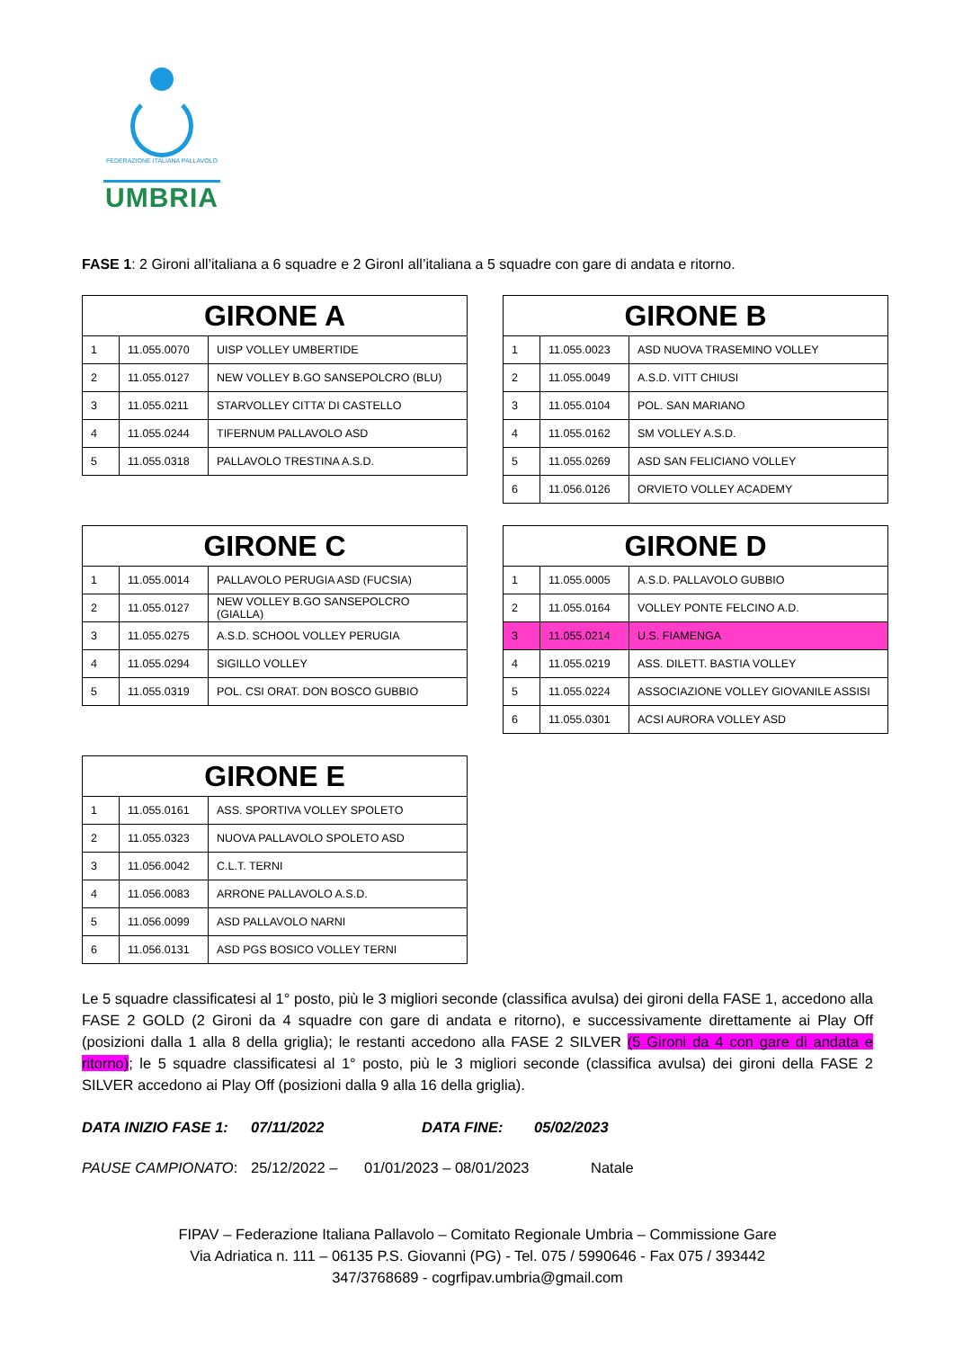FEDERAZIONE ITALIANA PALLAVOLO
UMBRIA
FASE 1: 2 Gironi all’italiana a 6 squadre e 2 GironI all’italiana a 5 squadre con gare di andata e ritorno.
| GIRONE A | | |
| --- | --- | --- |
| 1 | 11.055.0070 | UISP VOLLEY UMBERTIDE |
| 2 | 11.055.0127 | NEW VOLLEY B.GO SANSEPOLCRO (BLU) |
| 3 | 11.055.0211 | STARVOLLEY CITTA’ DI CASTELLO |
| 4 | 11.055.0244 | TIFERNUM PALLAVOLO ASD |
| 5 | 11.055.0318 | PALLAVOLO TRESTINA A.S.D. |
| GIRONE B | | |
| --- | --- | --- |
| 1 | 11.055.0023 | ASD NUOVA TRASEMINO VOLLEY |
| 2 | 11.055.0049 | A.S.D. VITT CHIUSI |
| 3 | 11.055.0104 | POL. SAN MARIANO |
| 4 | 11.055.0162 | SM VOLLEY A.S.D. |
| 5 | 11.055.0269 | ASD SAN FELICIANO VOLLEY |
| 6 | 11.056.0126 | ORVIETO VOLLEY ACADEMY |
| GIRONE C | | |
| --- | --- | --- |
| 1 | 11.055.0014 | PALLAVOLO PERUGIA ASD (FUCSIA) |
| 2 | 11.055.0127 | NEW VOLLEY B.GO SANSEPOLCRO (GIALLA) |
| 3 | 11.055.0275 | A.S.D. SCHOOL VOLLEY PERUGIA |
| 4 | 11.055.0294 | SIGILLO VOLLEY |
| 5 | 11.055.0319 | POL. CSI ORAT. DON BOSCO GUBBIO |
| GIRONE D | | |
| --- | --- | --- |
| 1 | 11.055.0005 | A.S.D. PALLAVOLO GUBBIO |
| 2 | 11.055.0164 | VOLLEY PONTE FELCINO A.D. |
| 3 | 11.055.0214 | U.S. FIAMENGA |
| 4 | 11.055.0219 | ASS. DILETT. BASTIA VOLLEY |
| 5 | 11.055.0224 | ASSOCIAZIONE VOLLEY GIOVANILE ASSISI |
| 6 | 11.055.0301 | ACSI AURORA VOLLEY ASD |
| GIRONE E | | |
| --- | --- | --- |
| 1 | 11.055.0161 | ASS. SPORTIVA VOLLEY SPOLETO |
| 2 | 11.055.0323 | NUOVA PALLAVOLO SPOLETO ASD |
| 3 | 11.056.0042 | C.L.T. TERNI |
| 4 | 11.056.0083 | ARRONE PALLAVOLO A.S.D. |
| 5 | 11.056.0099 | ASD PALLAVOLO NARNI |
| 6 | 11.056.0131 | ASD PGS BOSICO VOLLEY TERNI |
Le 5 squadre classificatesi al 1° posto, più le 3 migliori seconde (classifica avulsa) dei gironi della FASE 1, accedono alla FASE 2 GOLD (2 Gironi da 4 squadre con gare di andata e ritorno), e successivamente direttamente ai Play Off (posizioni dalla 1 alla 8 della griglia); le restanti accedono alla FASE 2 SILVER (5 Gironi da 4 con gare di andata e ritorno); le 5 squadre classificatesi al 1° posto, più le 3 migliori seconde (classifica avulsa) dei gironi della FASE 2 SILVER accedono ai Play Off (posizioni dalla 9 alla 16 della griglia).
DATA INIZIO FASE 1: 07/11/2022 DATA FINE: 05/02/2023
PAUSE CAMPIONATO: 25/12/2022 – 01/01/2023 – 08/01/2023 Natale
FIPAV – Federazione Italiana Pallavolo – Comitato Regionale Umbria – Commissione Gare
Via Adriatica n. 111 – 06135 P.S. Giovanni (PG) - Tel. 075 / 5990646 - Fax 075 / 393442
347/3768689 - cogrfipav.umbria@gmail.com